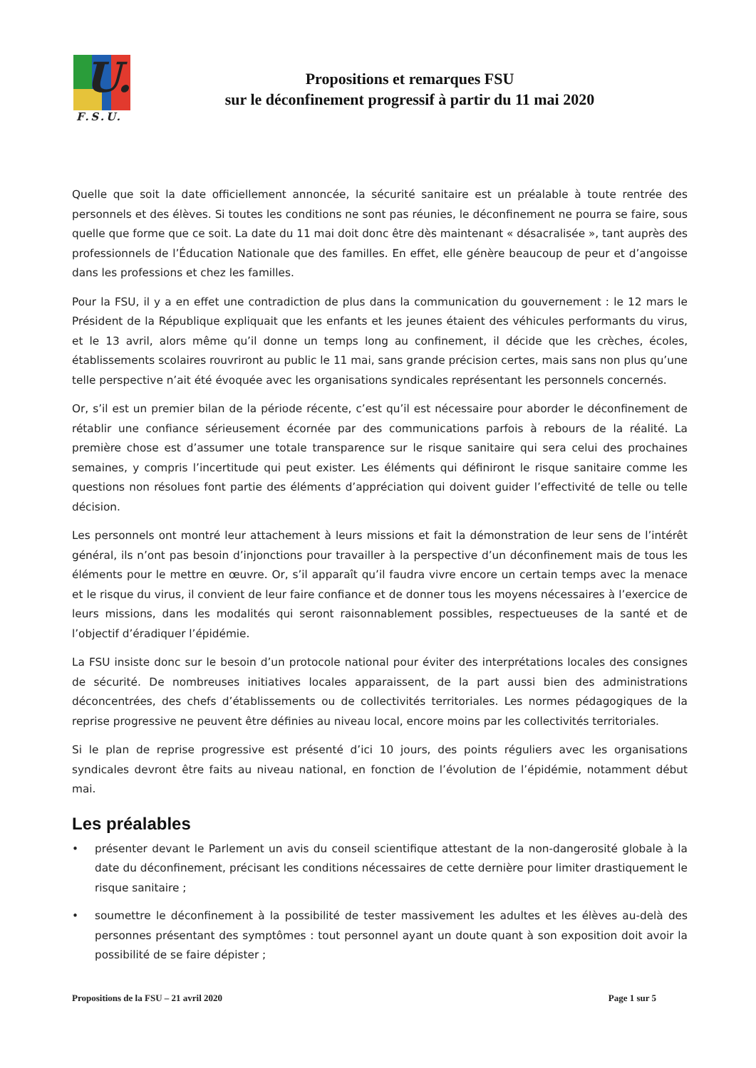U.
F.S.U.
Propositions et remarques FSU
sur le déconfinement progressif à partir du 11 mai 2020
Quelle que soit la date officiellement annoncée, la sécurité sanitaire est un préalable à toute rentrée des personnels et des élèves. Si toutes les conditions ne sont pas réunies, le déconfinement ne pourra se faire, sous quelle que forme que ce soit. La date du 11 mai doit donc être dès maintenant « désacralisée », tant auprès des professionnels de l’Éducation Nationale que des familles. En effet, elle génère beaucoup de peur et d’angoisse dans les professions et chez les familles.
Pour la FSU, il y a en effet une contradiction de plus dans la communication du gouvernement : le 12 mars le Président de la République expliquait que les enfants et les jeunes étaient des véhicules performants du virus, et le 13 avril, alors même qu’il donne un temps long au confinement, il décide que les crèches, écoles, établissements scolaires rouvriront au public le 11 mai, sans grande précision certes, mais sans non plus qu’une telle perspective n’ait été évoquée avec les organisations syndicales représentant les personnels concernés.
Or, s’il est un premier bilan de la période récente, c’est qu’il est nécessaire pour aborder le déconfinement de rétablir une confiance sérieusement écornée par des communications parfois à rebours de la réalité. La première chose est d’assumer une totale transparence sur le risque sanitaire qui sera celui des prochaines semaines, y compris l’incertitude qui peut exister. Les éléments qui définiront le risque sanitaire comme les questions non résolues font partie des éléments d’appréciation qui doivent guider l’effectivité de telle ou telle décision.
Les personnels ont montré leur attachement à leurs missions et fait la démonstration de leur sens de l’intérêt général, ils n’ont pas besoin d’injonctions pour travailler à la perspective d’un déconfinement mais de tous les éléments pour le mettre en œuvre. Or, s’il apparaît qu’il faudra vivre encore un certain temps avec la menace et le risque du virus, il convient de leur faire confiance et de donner tous les moyens nécessaires à l’exercice de leurs missions, dans les modalités qui seront raisonnablement possibles, respectueuses de la santé et de l’objectif d’éradiquer l’épidémie.
La FSU insiste donc sur le besoin d’un protocole national pour éviter des interprétations locales des consignes de sécurité. De nombreuses initiatives locales apparaissent, de la part aussi bien des administrations déconcentrées, des chefs d’établissements ou de collectivités territoriales. Les normes pédagogiques de la reprise progressive ne peuvent être définies au niveau local, encore moins par les collectivités territoriales.
Si le plan de reprise progressive est présenté d’ici 10 jours, des points réguliers avec les organisations syndicales devront être faits au niveau national, en fonction de l’évolution de l’épidémie, notamment début mai.
Les préalables
• présenter devant le Parlement un avis du conseil scientifique attestant de la non-dangerosité globale à la date du déconfinement, précisant les conditions nécessaires de cette dernière pour limiter drastiquement le risque sanitaire ;
• soumettre le déconfinement à la possibilité de tester massivement les adultes et les élèves au-delà des personnes présentant des symptômes : tout personnel ayant un doute quant à son exposition doit avoir la possibilité de se faire dépister ;
Propositions de la FSU – 21 avril 2020 Page 1 sur 5